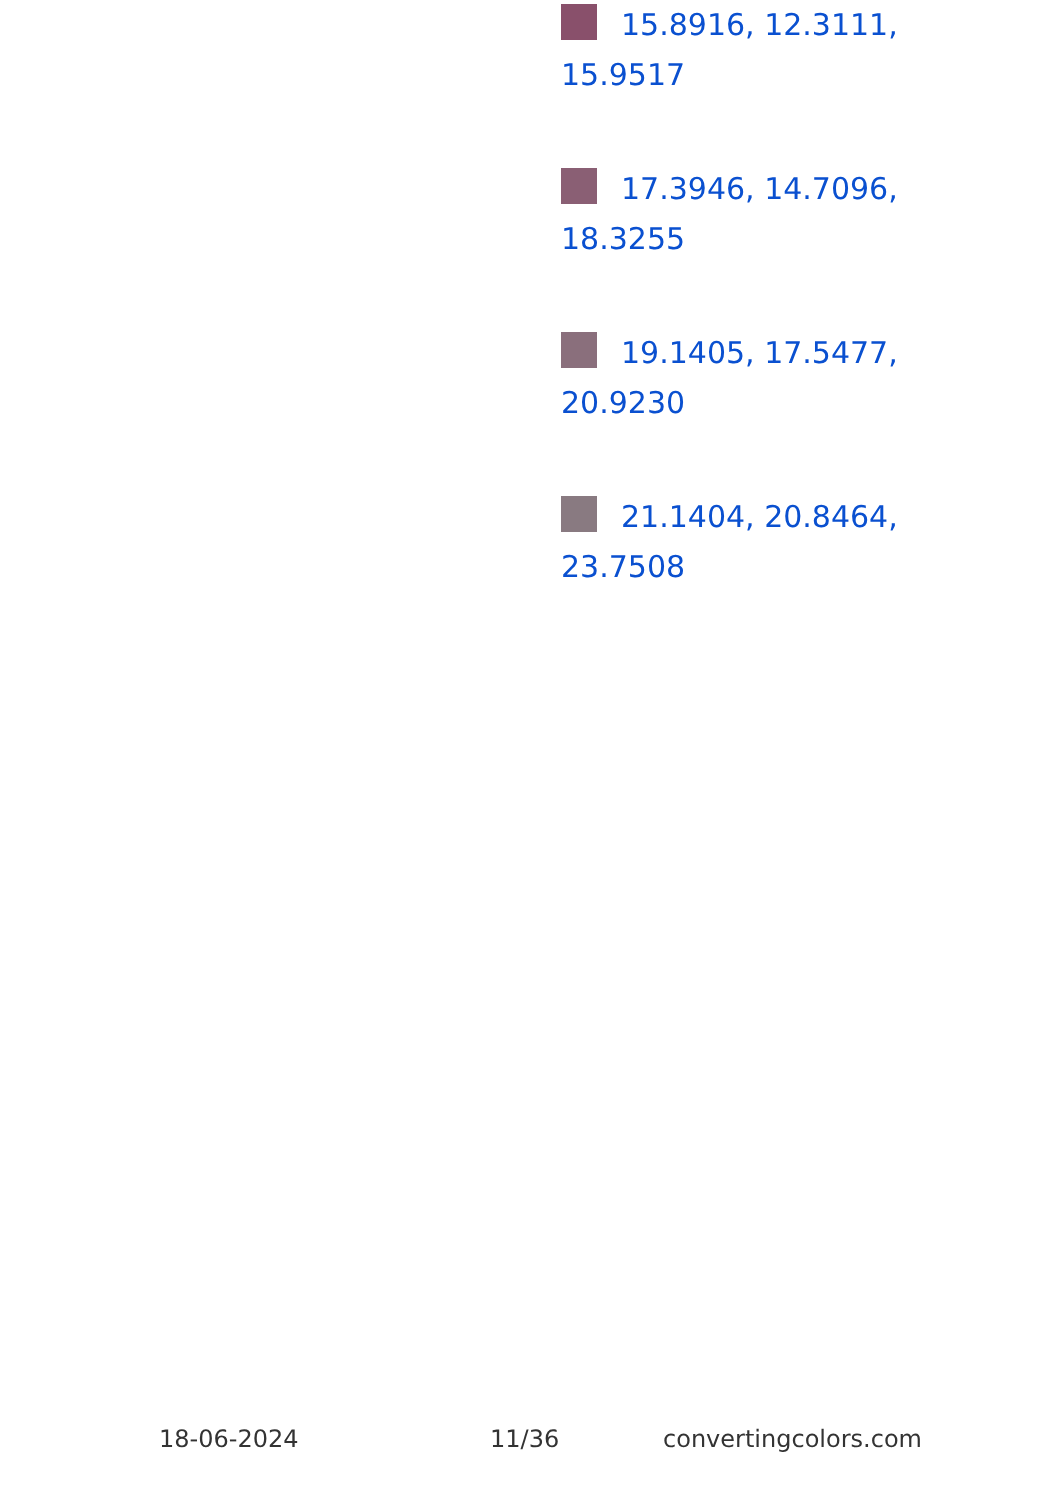15.8916, 12.3111, 15.9517
17.3946, 14.7096, 18.3255
19.1405, 17.5477, 20.9230
21.1404, 20.8464, 23.7508
18-06-2024 11/36 convertingcolors.com